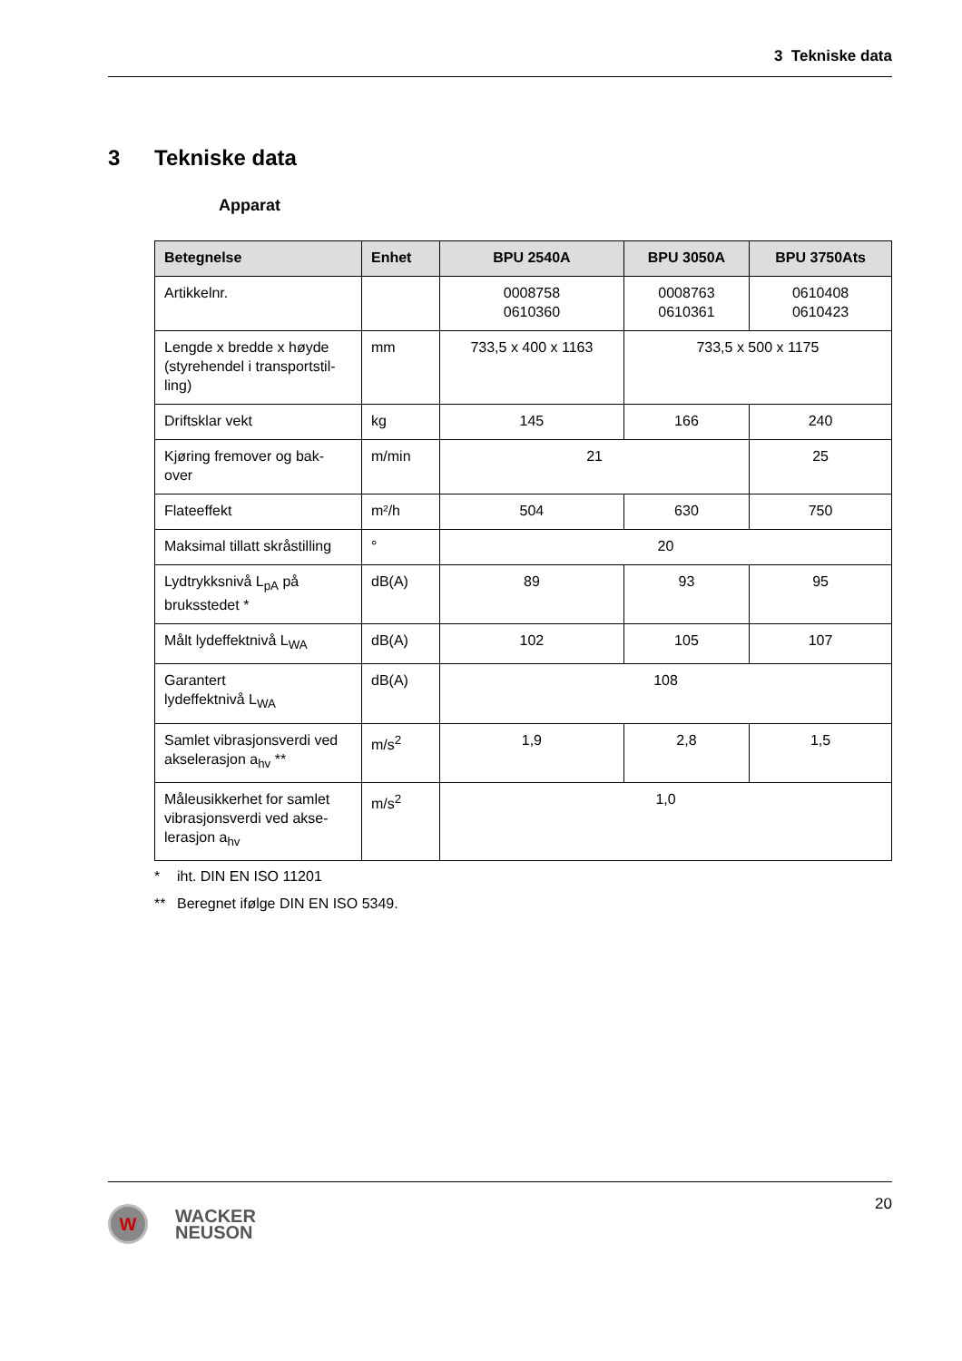3 Tekniske data
3 Tekniske data
Apparat
| Betegnelse | Enhet | BPU 2540A | BPU 3050A | BPU 3750Ats |
| --- | --- | --- | --- | --- |
| Artikkelnr. | | 0008758 0610360 | 0008763 0610361 | 0610408 0610423 |
| Lengde x bredde x høyde (styrehendel i transportstil-ling) | mm | 733,5 x 400 x 1163 | 733,5 x 500 x 1175 | |
| Driftsklar vekt | kg | 145 | 166 | 240 |
| Kjøring fremover og bak-over | m/min | 21 | | 25 |
| Flateeffekt | m²/h | 504 | 630 | 750 |
| Maksimal tillatt skråstilling | ° | 20 | | |
| Lydtrykksnivå L<sub>pA</sub> på bruksstedet * | dB(A) | 89 | 93 | 95 |
| Målt lydeffektnivå L<sub>WA</sub> | dB(A) | 102 | 105 | 107 |
| Garantert lydeffektnivå L<sub>WA</sub> | dB(A) | 108 | | |
| Samlet vibrasjonsverdi ved akselerasjon a<sub>hv</sub> ** | m/s<sup>2</sup> | 1,9 | 2,8 | 1,5 |
| Måleusikkerhet for samlet vibrasjonsverdi ved akse-lerasjon a<sub>hv</sub> | m/s<sup>2</sup> | 1,0 | | |
* iht. DIN EN ISO 11201
** Beregnet ifølge DIN EN ISO 5349.
20
W
WACKER
NEUSON